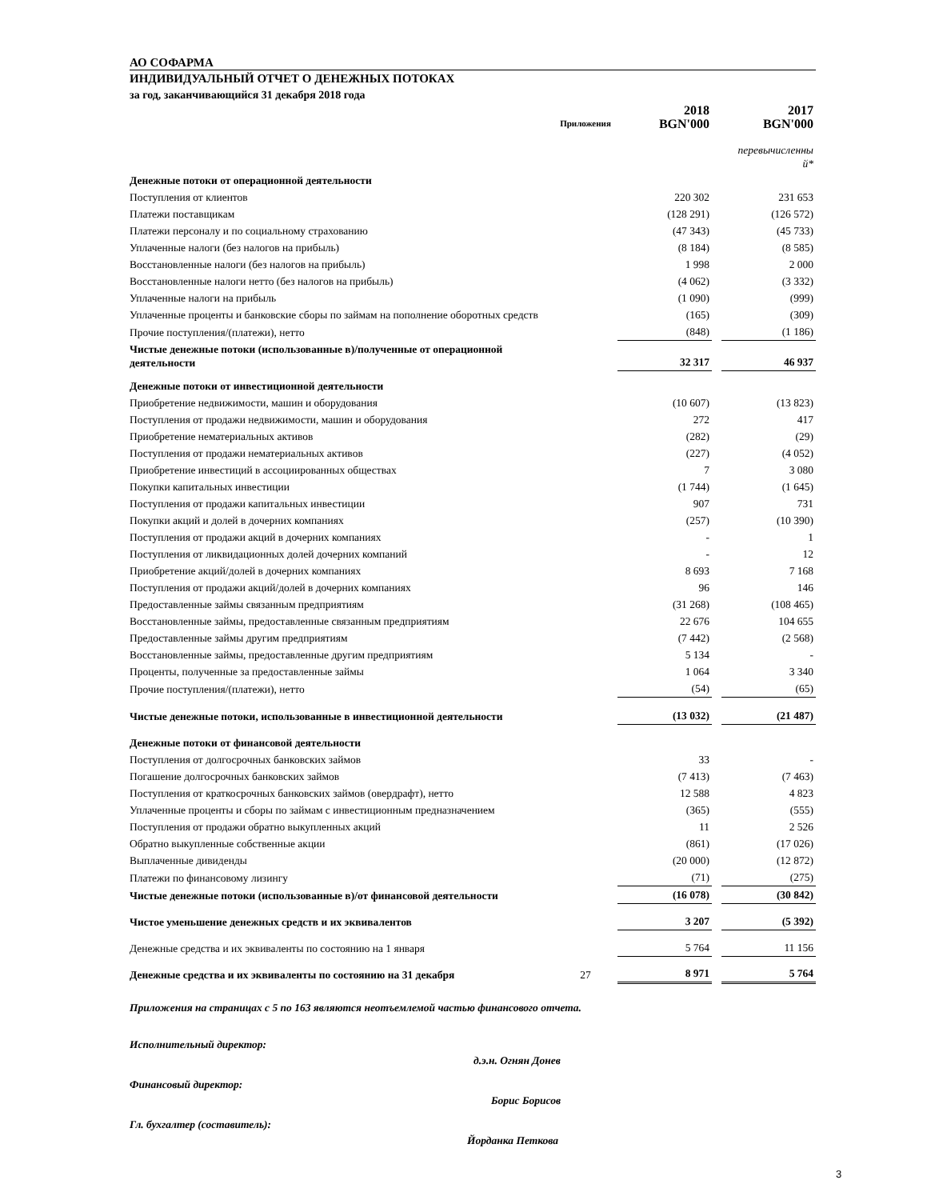АО СОФАРМА
ИНДИВИДУАЛЬНЫЙ ОТЧЕТ О ДЕНЕЖНЫХ ПОТОКАХ
за год, заканчивающийся 31 декабря 2018 года
| | Приложения | 2018 BGN'000 | | 2017 BGN'000 |
| | | | | перевычисленны й* |
| Денежные потоки от операционной деятельности | | | | |
| Поступления от клиентов | | 220 302 | | 231 653 |
| Платежи поставщикам | | (128 291) | | (126 572) |
| Платежи персоналу и по социальному страхованию | | (47 343) | | (45 733) |
| Уплаченные налоги (без налогов на прибыль) | | (8 184) | | (8 585) |
| Восстановленные налоги (без налогов на прибыль) | | 1 998 | | 2 000 |
| Восстановленные налоги нетто (без налогов на прибыль) | | (4 062) | | (3 332) |
| Уплаченные налоги на прибыль | | (1 090) | | (999) |
| Уплаченные проценты и банковские сборы по займам на пополнение оборотных средств | | (165) | | (309) |
| Прочие поступления/(платежи), нетто | | (848) | | (1 186) |
| Чистые денежные потоки (использованные в)/полученные от операционной деятельности | | 32 317 | | 46 937 |
| Денежные потоки от инвестиционной деятельности | | | | |
| Приобретение недвижимости, машин и оборудования | | (10 607) | | (13 823) |
| Поступления от продажи недвижимости, машин и оборудования | | 272 | | 417 |
| Приобретение нематериальных активов | | (282) | | (29) |
| Поступления от продажи нематериальных активов | | (227) | | (4 052) |
| Приобретение инвестиций в ассоциированных обществах | | 7 | | 3 080 |
| Покупки капитальных инвестиции | | (1 744) | | (1 645) |
| Поступления от продажи капитальных инвестиции | | 907 | | 731 |
| Покупки акций и долей в дочерних компаниях | | (257) | | (10 390) |
| Поступления от продажи акций в дочерних компаниях | | - | | 1 |
| Поступления от ликвидационных долей дочерних компаний | | - | | 12 |
| Приобретение акций/долей в дочерних компаниях | | 8 693 | | 7 168 |
| Поступления от продажи акций/долей в дочерних компаниях | | 96 | | 146 |
| Предоставленные займы связанным предприятиям | | (31 268) | | (108 465) |
| Восстановленные займы, предоставленные связанным предприятиям | | 22 676 | | 104 655 |
| Предоставленные займы другим предприятиям | | (7 442) | | (2 568) |
| Восстановленные займы, предоставленные другим предприятиям | | 5 134 | | - |
| Проценты, полученные за предоставленные займы | | 1 064 | | 3 340 |
| Прочие поступления/(платежи), нетто | | (54) | | (65) |
| Чистые денежные потоки, использованные в инвестиционной деятельности | | (13 032) | | (21 487) |
| Денежные потоки от финансовой деятельности | | | | |
| Поступления от долгосрочных банковских займов | | 33 | | - |
| Погашение долгосрочных банковских займов | | (7 413) | | (7 463) |
| Поступления от краткосрочных банковских займов (овердрафт), нетто | | 12 588 | | 4 823 |
| Уплаченные проценты и сборы по займам с инвестиционным предназначением | | (365) | | (555) |
| Поступления от продажи обратно выкупленных акций | | 11 | | 2 526 |
| Обратно выкупленные собственные акции | | (861) | | (17 026) |
| Выплаченные дивиденды | | (20 000) | | (12 872) |
| Платежи по финансовому лизингу | | (71) | | (275) |
| Чистые денежные потоки (использованные в)/от финансовой деятельности | | (16 078) | | (30 842) |
| Чистое уменьшение денежных средств и их эквивалентов | | 3 207 | | (5 392) |
| Денежные средства и их эквиваленты по состоянию на 1 января | | 5 764 | | 11 156 |
| Денежные средства и их эквиваленты по состоянию на 31 декабря | 27 | 8 971 | | 5 764 |
Приложения на страницах с 5 по 163 являются неотъемлемой частью финансового отчета.
Исполнительный директор:
д.э.н. Огнян Донев
Финансовый директор:
Борис Борисов
Гл. бухгалтер (составитель):
Йорданка Петкова
3